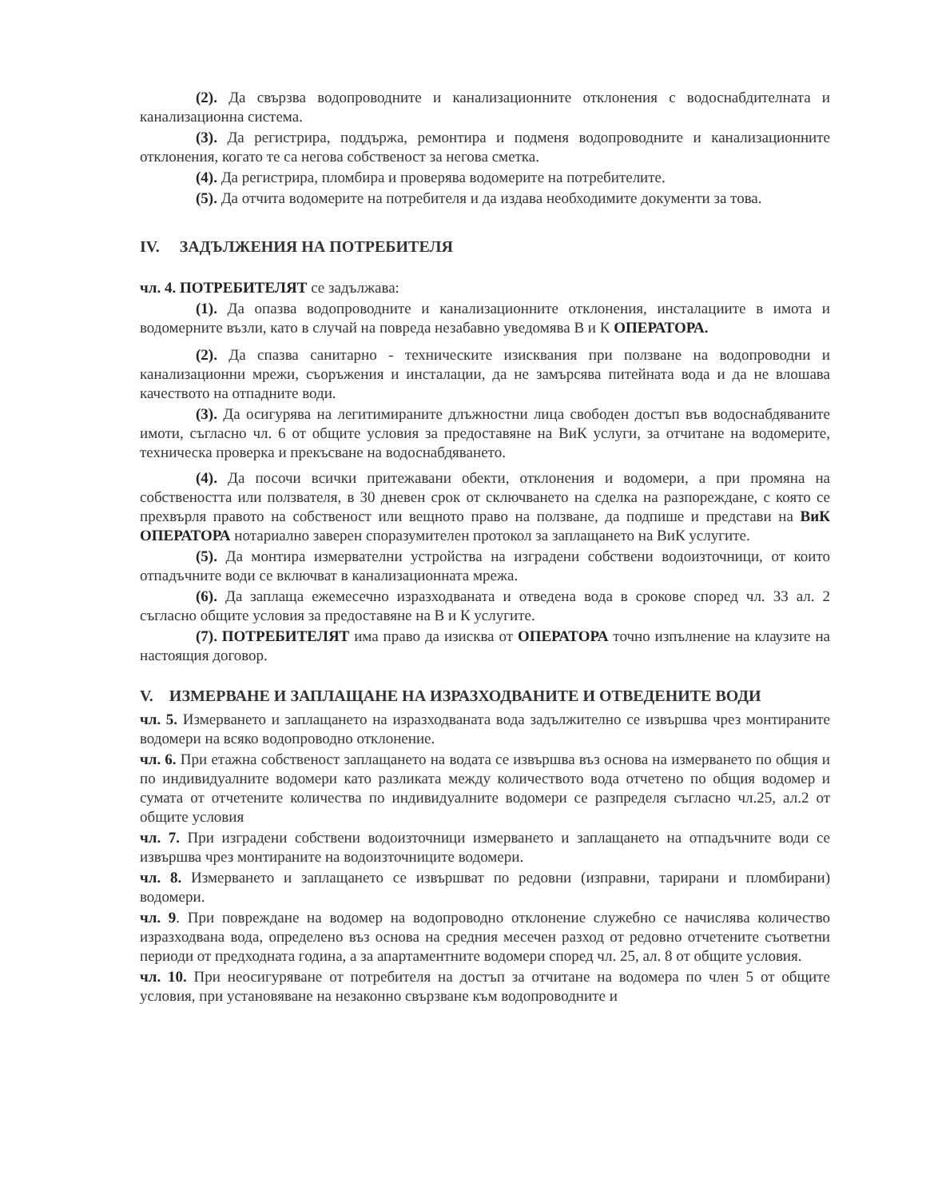(2). Да свързва водопроводните и канализационните отклонения с водоснабдителната и канализационна система.
(3). Да регистрира, поддържа, ремонтира и подменя водопроводните и канализационните отклонения, когато те са негова собственост за негова сметка.
(4). Да регистрира, пломбира и проверява водомерите на потребителите.
(5). Да отчита водомерите на потребителя и да издава необходимите документи за това.
IV. ЗАДЪЛЖЕНИЯ НА ПОТРЕБИТЕЛЯ
чл. 4. ПОТРЕБИТЕЛЯТ се задължава:
(1). Да опазва водопроводните и канализационните отклонения, инсталациите в имота и водомерните възли, като в случай на повреда незабавно уведомява В и К ОПЕРАТОРА.
(2). Да спазва санитарно - техническите изисквания при ползване на водопроводни и канализационни мрежи, съоръжения и инсталации, да не замърсява питейната вода и да не влошава качеството на отпадните води.
(3). Да осигурява на легитимираните длъжностни лица свободен достъп във водоснабдяваните имоти, съгласно чл. 6 от общите условия за предоставяне на ВиК услуги, за отчитане на водомерите, техническа проверка и прекъсване на водоснабдяването.
(4). Да посочи всички притежавани обекти, отклонения и водомери, а при промяна на собствеността или ползвателя, в 30 дневен срок от сключването на сделка на разпореждане, с която се прехвърля правото на собственост или вещното право на ползване, да подпише и представи на ВиК ОПЕРАТОРА нотариално заверен споразумителен протокол за заплащането на ВиК услугите.
(5). Да монтира измервателни устройства на изградени собствени водоизточници, от които отпадъчните води се включват в канализационната мрежа.
(6). Да заплаща ежемесечно изразходваната и отведена вода в срокове според чл. 33 ал. 2 съгласно общите условия за предоставяне на В и К услугите.
(7). ПОТРЕБИТЕЛЯТ има право да изисква от ОПЕРАТОРА точно изпълнение на клаузите на настоящия договор.
V. ИЗМЕРВАНЕ И ЗАПЛАЩАНЕ НА ИЗРАЗХОДВАНИТЕ И ОТВЕДЕНИТЕ ВОДИ
чл. 5. Измерването и заплащането на изразходваната вода задължително се извършва чрез монтираните водомери на всяко водопроводно отклонение.
чл. 6. При етажна собственост заплащането на водата се извършва въз основа на измерването по общия и по индивидуалните водомери като разликата между количеството вода отчетено по общия водомер и сумата от отчетените количества по индивидуалните водомери се разпределя съгласно чл.25, ал.2 от общите условия
чл. 7. При изградени собствени водоизточници измерването и заплащането на отпадъчните води се извършва чрез монтираните на водоизточниците водомери.
чл. 8. Измерването и заплащането се извършват по редовни (изправни, тарирани и пломбирани) водомери.
чл. 9. При повреждане на водомер на водопроводно отклонение служебно се начислява количество изразходвана вода, определено въз основа на средния месечен разход от редовно отчетените съответни периоди от предходната година, а за апартаментните водомери според чл. 25, ал. 8 от общите условия.
чл. 10. При неосигуряване от потребителя на достъп за отчитане на водомера по член 5 от общите условия, при установяване на незаконно свързване към водопроводните и